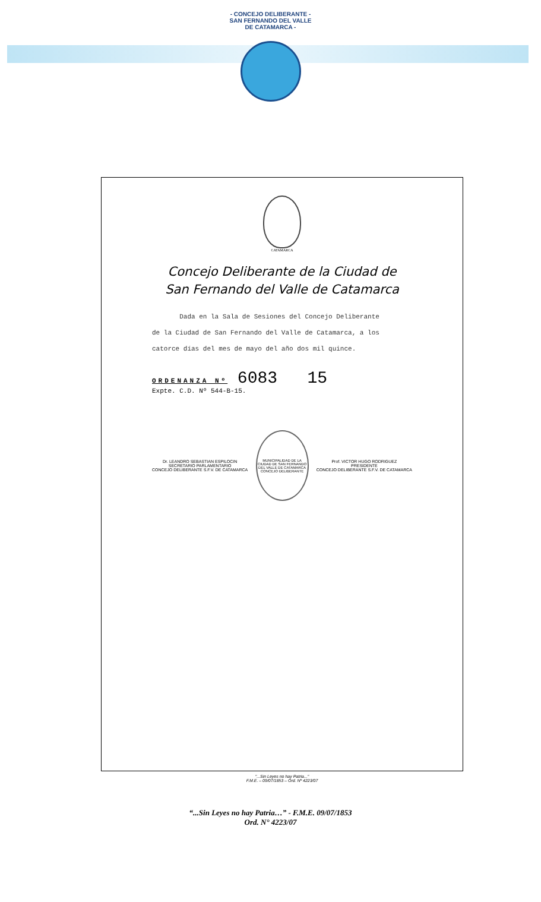- CONCEJO DELIBERANTE - SAN FERNANDO DEL VALLE DE CATAMARCA -
CATAMARCA
Concejo Deliberante de la Ciudad de
San Fernando del Valle de Catamarca
Dada en la Sala de Sesiones del Concejo Deliberante
de la Ciudad de San Fernando del Valle de Catamarca, a los
catorce días del mes de mayo del año dos mil quince.
ORDENANZA Nº 6083 15
Expte. C.D. Nº 544-B-15.
Dr. LEANDRO SEBASTIAN ESPILOCIN
SECRETARIO PARLAMENTARIO
CONCEJO DELIBERANTE S.F.V. DE CATAMARCA
MUNICIPALIDAD DE LA CIUDAD DE SAN FERNANDO DEL VALLE DE CATAMARCA
CONCEJO DELIBERANTE
Prof. VICTOR HUGO RODRIGUEZ
PRESIDENTE
CONCEJO DELIBERANTE S.F.V. DE CATAMARCA
"...Sin Leyes no hay Patria..."
F.M.E. – 09/07/1853 – Ord. Nº 4223/07
“...Sin Leyes no hay Patria…” - F.M.E. 09/07/1853
Ord. N° 4223/07